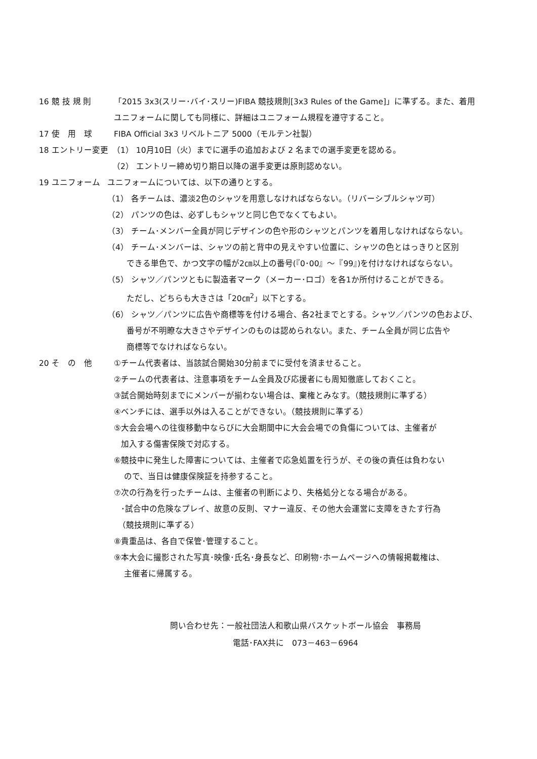16 競 技 規 則 「2015 3x3(スリー･バイ･スリー)FIBA 競技規則[3x3 Rules of the Game]」に準ずる。また、着用
ユニフォームに関しても同様に、詳細はユニフォーム規程を遵守すること。
17 使　用　球 FIBA Official 3x3 リベルトニア 5000（モルテン社製）
18 エントリー変更 （1） 10月10日（火）までに選手の追加および 2 名までの選手変更を認める。
（2） エントリー締め切り期日以降の選手変更は原則認めない。
19 ユニフォーム ユニフォームについては、以下の通りとする。
（1） 各チームは、濃淡2色のシャツを用意しなければならない。（リバーシブルシャツ可）
（2） パンツの色は、必ずしもシャツと同じ色でなくてもよい。
（3） チーム･メンバー全員が同じデザインの色や形のシャツとパンツを着用しなければならない。
（4） チーム･メンバーは、シャツの前と背中の見えやすい位置に、シャツの色とはっきりと区別
できる単色で、かつ文字の幅が2㎝以上の番号(『0･00』～『99』)を付けなければならない。
（5） シャツ／パンツともに製造者マーク（メーカー･ロゴ）を各1か所付けることができる。
ただし、どちらも大きさは「20㎝<sup>2</sup>」以下とする。
（6） シャツ／パンツに広告や商標等を付ける場合、各2社までとする。シャツ／パンツの色および、
番号が不明瞭な大きさやデザインのものは認められない。また、チーム全員が同じ広告や
商標等でなければならない。
20 そ　の　他 ①チーム代表者は、当該試合開始30分前までに受付を済ませること。
②チームの代表者は、注意事項をチーム全員及び応援者にも周知徹底しておくこと。
③試合開始時刻までにメンバーが揃わない場合は、棄権とみなす。（競技規則に準ずる）
④ベンチには、選手以外は入ることができない。（競技規則に準ずる）
⑤大会会場への往復移動中ならびに大会期間中に大会会場での負傷については、主催者が
加入する傷害保険で対応する。
⑥競技中に発生した障害については、主催者で応急処置を行うが、その後の責任は負わない
ので、当日は健康保険証を持参すること。
⑦次の行為を行ったチームは、主催者の判断により、失格処分となる場合がある。
･試合中の危険なプレイ、故意の反則、マナー違反、その他大会運営に支障をきたす行為
（競技規則に準ずる）
⑧貴重品は、各自で保管･管理すること。
⑨本大会に撮影された写真･映像･氏名･身長など、印刷物･ホームページへの情報掲載権は、
主催者に帰属する。
問い合わせ先：一般社団法人和歌山県バスケットボール協会　事務局
電話･FAX共に　073－463－6964